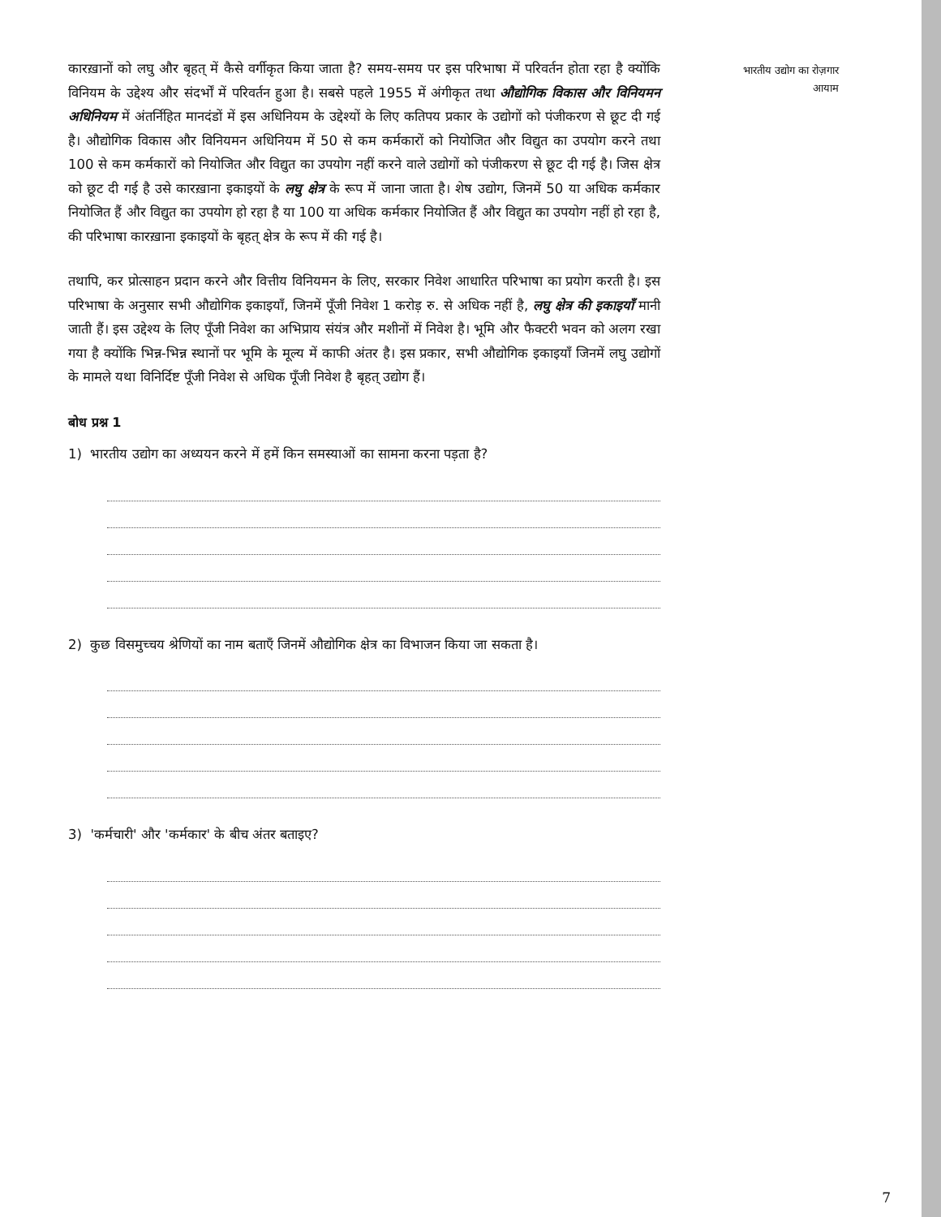कारख़ानों को लघु और बृहत् में कैसे वर्गीकृत किया जाता है? समय-समय पर इस परिभाषा में परिवर्तन होता रहा है क्योंकि विनियम के उद्देश्य और संदर्भों में परिवर्तन हुआ है। सबसे पहले 1955 में अंगीकृत तथा औद्योगिक विकास और विनियमन अधिनियम में अंतर्निहित मानदंडों में इस अधिनियम के उद्देश्यों के लिए कतिपय प्रकार के उद्योगों को पंजीकरण से छूट दी गई है। औद्योगिक विकास और विनियमन अधिनियम में 50 से कम कर्मकारों को नियोजित और विद्युत का उपयोग करने तथा 100 से कम कर्मकारों को नियोजित और विद्युत का उपयोग नहीं करने वाले उद्योगों को पंजीकरण से छूट दी गई है। जिस क्षेत्र को छूट दी गई है उसे कारख़ाना इकाइयों के लघु क्षेत्र के रूप में जाना जाता है। शेष उद्योग, जिनमें 50 या अधिक कर्मकार नियोजित हैं और विद्युत का उपयोग हो रहा है या 100 या अधिक कर्मकार नियोजित हैं और विद्युत का उपयोग नहीं हो रहा है, की परिभाषा कारख़ाना इकाइयों के बृहत् क्षेत्र के रूप में की गई है।
तथापि, कर प्रोत्साहन प्रदान करने और वित्तीय विनियमन के लिए, सरकार निवेश आधारित परिभाषा का प्रयोग करती है। इस परिभाषा के अनुसार सभी औद्योगिक इकाइयाँ, जिनमें पूँजी निवेश 1 करोड़ रु. से अधिक नहीं है, लघु क्षेत्र की इकाइयाँ मानी जाती हैं। इस उद्देश्य के लिए पूँजी निवेश का अभिप्राय संयंत्र और मशीनों में निवेश है। भूमि और फैक्टरी भवन को अलग रखा गया है क्योंकि भिन्न-भिन्न स्थानों पर भूमि के मूल्य में काफी अंतर है। इस प्रकार, सभी औद्योगिक इकाइयाँ जिनमें लघु उद्योगों के मामले यथा विनिर्दिष्ट पूँजी निवेश से अधिक पूँजी निवेश है बृहत् उद्योग हैं।
बोध प्रश्न 1
1) भारतीय उद्योग का अध्ययन करने में हमें किन समस्याओं का सामना करना पड़ता है?
2) कुछ विसमुच्चय श्रेणियों का नाम बताएँ जिनमें औद्योगिक क्षेत्र का विभाजन किया जा सकता है।
3) 'कर्मचारी' और 'कर्मकार' के बीच अंतर बताइए?
भारतीय उद्योग का रोज़गार
आयाम
7